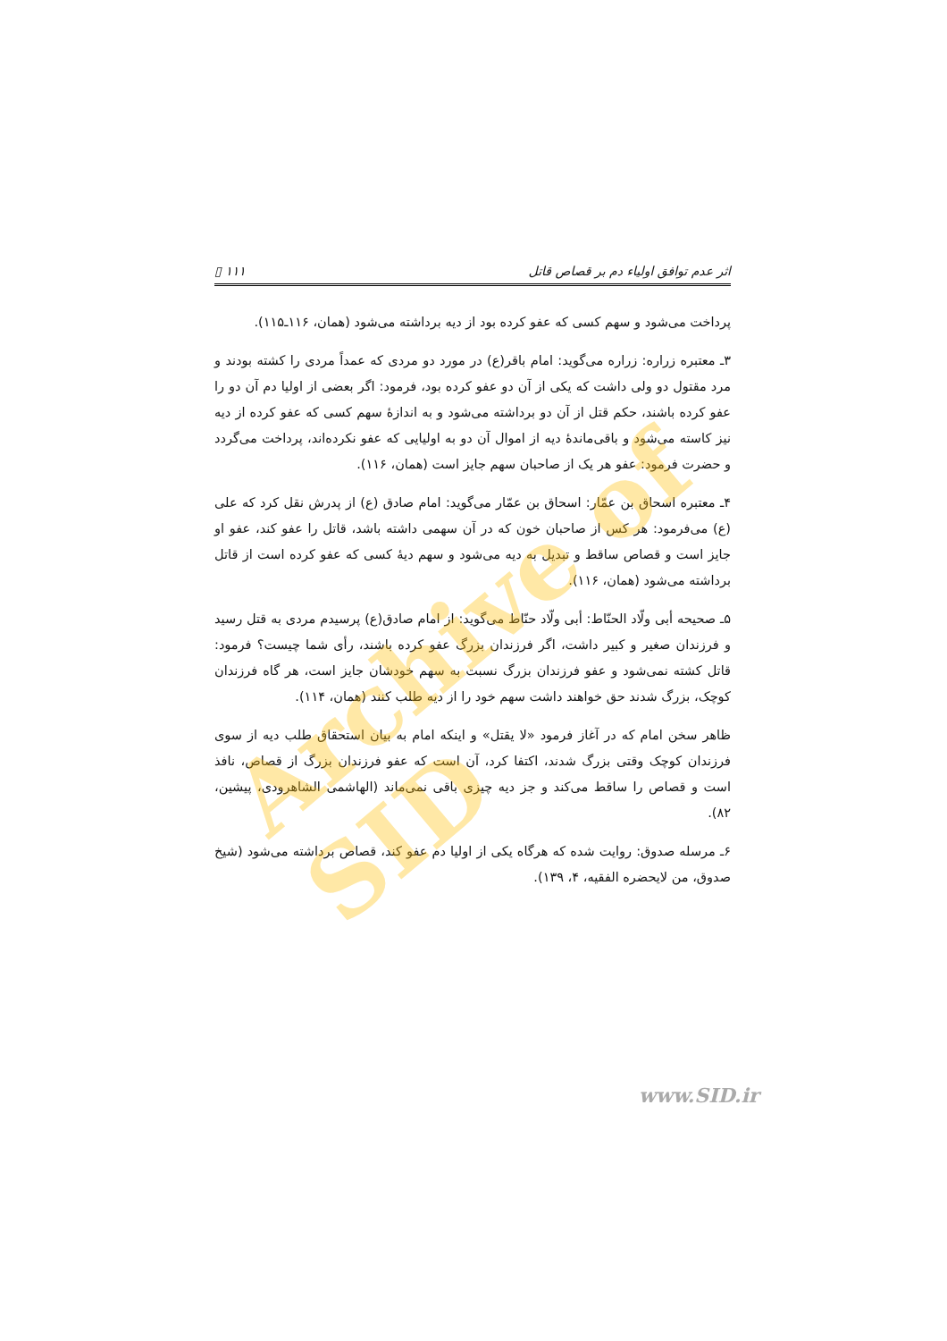اثر عدم توافق اولیاء دم بر قصاص قاتل ۱۱۱ ▯
پرداخت می‌شود و سهم کسی که عفو کرده بود از دیه برداشته می‌شود (همان، ۱۱۶ـ۱۱۵).
۳ـ معتبره زراره: زراره می‌گوید: امام باقر(ع) در مورد دو مردی که عمداً مردی را کشته بودند و مرد مقتول دو ولی داشت که یکی از آن دو عفو کرده بود، فرمود: اگر بعضی از اولیا دم آن دو را عفو کرده باشند، حکم قتل از آن دو برداشته می‌شود و به اندازهٔ سهم کسی که عفو کرده از دیه نیز کاسته می‌شود و باقی‌ماندهٔ دیه از اموال آن دو به اولیایی که عفو نکرده‌اند، پرداخت می‌گردد و حضرت فرمود: عفو هر یک از صاحبان سهم جایز است (همان، ۱۱۶).
۴ـ معتبره اسحاق بن عمّار: اسحاق بن عمّار می‌گوید: امام صادق (ع) از پدرش نقل کرد که علی (ع) می‌فرمود: هر کس از صاحبان خون که در آن سهمی داشته باشد، قاتل را عفو کند، عفو او جایز است و قصاص ساقط و تبدیل به دیه می‌شود و سهم دیهٔ کسی که عفو کرده است از قاتل برداشته می‌شود (همان، ۱۱۶).
۵ـ صحیحه أبی ولّاد الحنّاط: أبی ولّاد حنّاط می‌گوید: از امام صادق(ع) پرسیدم مردی به قتل رسید و فرزندان صغیر و کبیر داشت، اگر فرزندان بزرگ عفو کرده باشند، رأی شما چیست؟ فرمود: قاتل کشته نمی‌شود و عفو فرزندان بزرگ نسبت به سهم خودشان جایز است، هر گاه فرزندان کوچک، بزرگ شدند حق خواهند داشت سهم خود را از دیه طلب کنند (همان، ۱۱۴).
ظاهر سخن امام که در آغاز فرمود «لا یقتل» و اینکه امام به بیان استحقاق طلب دیه از سوی فرزندان کوچک وقتی بزرگ شدند، اکتفا کرد، آن است که عفو فرزندان بزرگ از قصاص، نافذ است و قصاص را ساقط می‌کند و جز دیه چیزی باقی نمی‌ماند (الهاشمی الشاهرودی، پیشین، ۸۲).
۶ـ مرسله صدوق: روایت شده که هرگاه یکی از اولیا دم عفو کند، قصاص برداشته می‌شود (شیخ صدوق، من لایحضره الفقیه، ۴، ۱۳۹).
Archive of SID
www.SID.ir